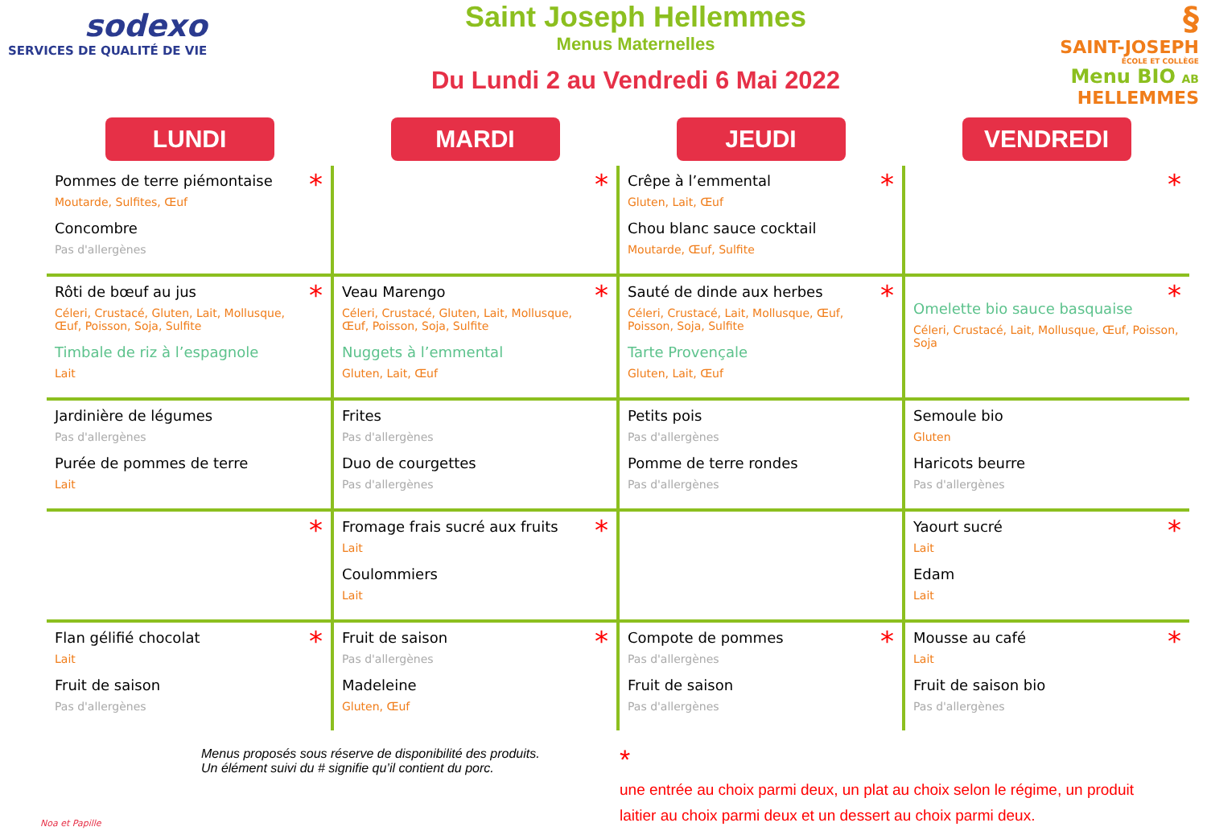sodexo
SERVICES DE QUALITÉ DE VIE
Saint Joseph Hellemmes
Menus Maternelles
Du Lundi 2 au Vendredi 6 Mai 2022
§
SAINT-JOSEPH
ÉCOLE ET COLLÈGE
Menu BIO AB HELLEMMES
| LUNDI | MARDI | JEUDI | VENDREDI |
| --- | --- | --- | --- |
| * Pommes de terre piémontaise Moutarde, Sulfites, Œuf Concombre Pas d'allergènes | * | * Crêpe à l’emmental Gluten, Lait, Œuf Chou blanc sauce cocktail Moutarde, Œuf, Sulfite | * |
| * Rôti de bœuf au jus Céleri, Crustacé, Gluten, Lait, Mollusque, Œuf, Poisson, Soja, Sulfite Timbale de riz à l’espagnole Lait | * Veau Marengo Céleri, Crustacé, Gluten, Lait, Mollusque, Œuf, Poisson, Soja, Sulfite Nuggets à l’emmental Gluten, Lait, Œuf | * Sauté de dinde aux herbes Céleri, Crustacé, Lait, Mollusque, Œuf, Poisson, Soja, Sulfite Tarte Provençale Gluten, Lait, Œuf | * Omelette bio sauce basquaise Céleri, Crustacé, Lait, Mollusque, Œuf, Poisson, Soja |
| Jardinière de légumes Pas d'allergènes Purée de pommes de terre Lait | Frites Pas d'allergènes Duo de courgettes Pas d'allergènes | Petits pois Pas d'allergènes Pomme de terre rondes Pas d'allergènes | Semoule bio Gluten Haricots beurre Pas d'allergènes |
| * | * Fromage frais sucré aux fruits Lait Coulommiers Lait | | * Yaourt sucré Lait Edam Lait |
| * Flan gélifié chocolat Lait Fruit de saison Pas d'allergènes | * Fruit de saison Pas d'allergènes Madeleine Gluten, Œuf | * Compote de pommes Pas d'allergènes Fruit de saison Pas d'allergènes | * Mousse au café Lait Fruit de saison bio Pas d'allergènes |
Menus proposés sous réserve de disponibilité des produits.
Un élément suivi du # signifie qu’il contient du porc.
*
une entrée au choix parmi deux, un plat au choix selon le régime, un produit laitier au choix parmi deux et un dessert au choix parmi deux.
Noa et Papille